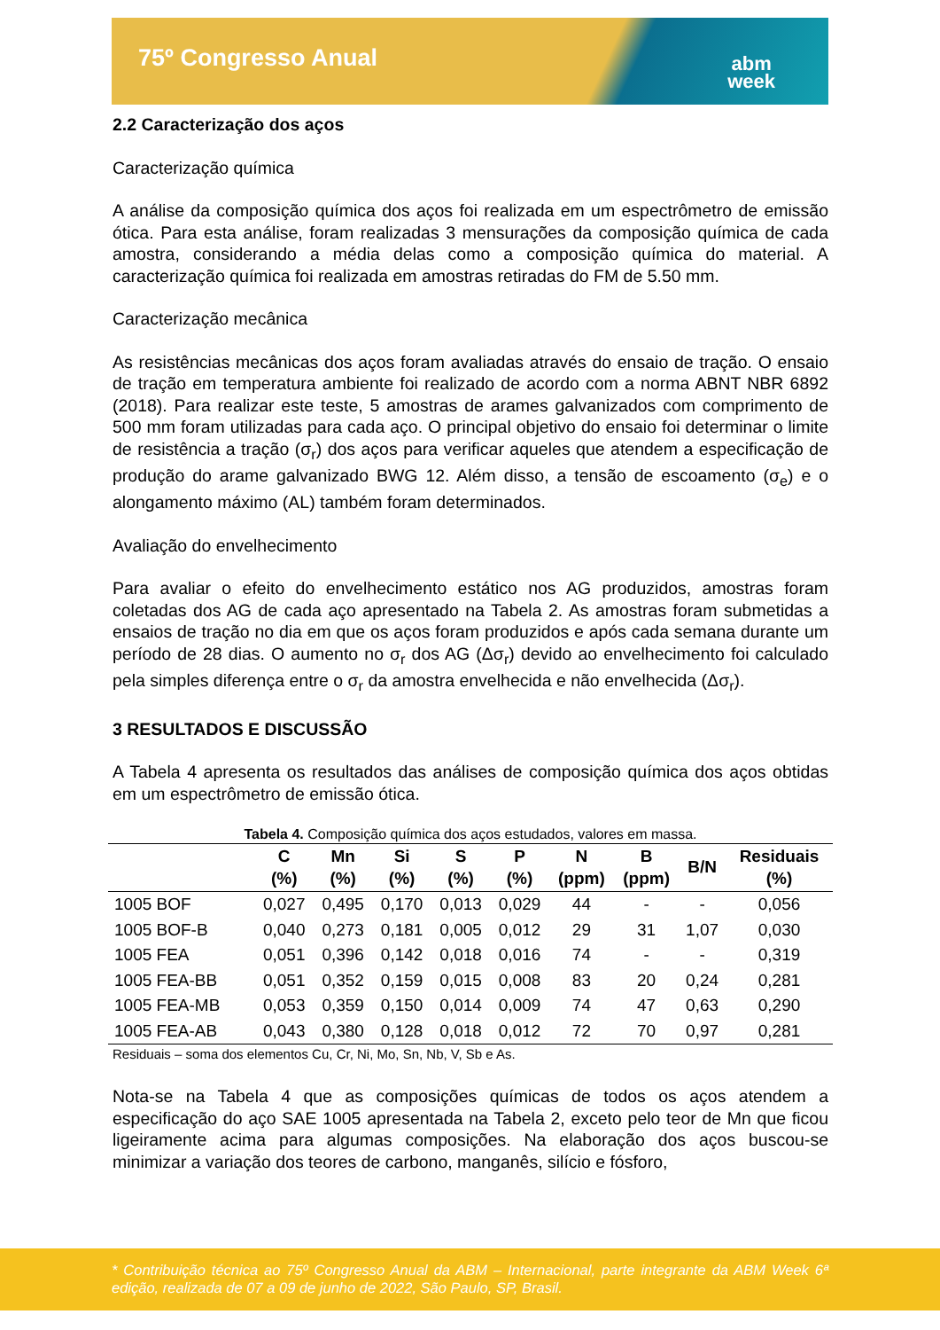75º Congresso Anual
abm
week
2.2 Caracterização dos aços
Caracterização química
A análise da composição química dos aços foi realizada em um espectrômetro de emissão ótica. Para esta análise, foram realizadas 3 mensurações da composição química de cada amostra, considerando a média delas como a composição química do material. A caracterização química foi realizada em amostras retiradas do FM de 5.50 mm.
Caracterização mecânica
As resistências mecânicas dos aços foram avaliadas através do ensaio de tração. O ensaio de tração em temperatura ambiente foi realizado de acordo com a norma ABNT NBR 6892 (2018). Para realizar este teste, 5 amostras de arames galvanizados com comprimento de 500 mm foram utilizadas para cada aço. O principal objetivo do ensaio foi determinar o limite de resistência a tração (σ<sub>r</sub>) dos aços para verificar aqueles que atendem a especificação de produção do arame galvanizado BWG 12. Além disso, a tensão de escoamento (σ<sub>e</sub>) e o alongamento máximo (AL) também foram determinados.
Avaliação do envelhecimento
Para avaliar o efeito do envelhecimento estático nos AG produzidos, amostras foram coletadas dos AG de cada aço apresentado na Tabela 2. As amostras foram submetidas a ensaios de tração no dia em que os aços foram produzidos e após cada semana durante um período de 28 dias. O aumento no σ<sub>r</sub> dos AG (Δσ<sub>r</sub>) devido ao envelhecimento foi calculado pela simples diferença entre o σ<sub>r</sub> da amostra envelhecida e não envelhecida (Δσ<sub>r</sub>).
3 RESULTADOS E DISCUSSÃO
A Tabela 4 apresenta os resultados das análises de composição química dos aços obtidas em um espectrômetro de emissão ótica.
Tabela 4. Composição química dos aços estudados, valores em massa.
| | C (%) | Mn (%) | Si (%) | S (%) | P (%) | N (ppm) | B (ppm) | B/N | Residuais (%) |
| --- | --- | --- | --- | --- | --- | --- | --- | --- | --- |
| 1005 BOF | 0,027 | 0,495 | 0,170 | 0,013 | 0,029 | 44 | - | - | 0,056 |
| 1005 BOF-B | 0,040 | 0,273 | 0,181 | 0,005 | 0,012 | 29 | 31 | 1,07 | 0,030 |
| 1005 FEA | 0,051 | 0,396 | 0,142 | 0,018 | 0,016 | 74 | - | - | 0,319 |
| 1005 FEA-BB | 0,051 | 0,352 | 0,159 | 0,015 | 0,008 | 83 | 20 | 0,24 | 0,281 |
| 1005 FEA-MB | 0,053 | 0,359 | 0,150 | 0,014 | 0,009 | 74 | 47 | 0,63 | 0,290 |
| 1005 FEA-AB | 0,043 | 0,380 | 0,128 | 0,018 | 0,012 | 72 | 70 | 0,97 | 0,281 |
Residuais – soma dos elementos Cu, Cr, Ni, Mo, Sn, Nb, V, Sb e As.
Nota-se na Tabela 4 que as composições químicas de todos os aços atendem a especificação do aço SAE 1005 apresentada na Tabela 2, exceto pelo teor de Mn que ficou ligeiramente acima para algumas composições. Na elaboração dos aços buscou-se minimizar a variação dos teores de carbono, manganês, silício e fósforo,
* Contribuição técnica ao 75º Congresso Anual da ABM – Internacional, parte integrante da ABM Week 6ª edição, realizada de 07 a 09 de junho de 2022, São Paulo, SP, Brasil.